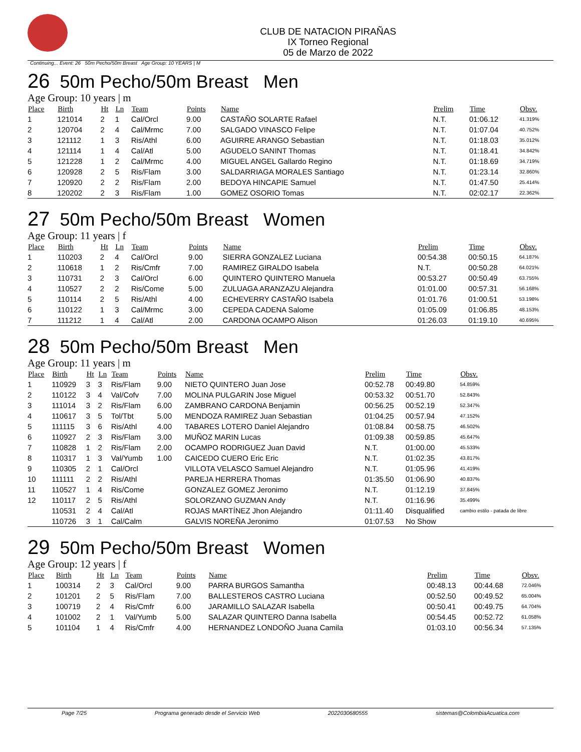CLUB DE NATACION PIRAÑAS
IX Torneo Regional
05 de Marzo de 2022
Continuing... Event: 26 50m Pecho/50m Breast Age Group: 10 YEARS | M
26 50m Pecho/50m Breast Men
Age Group: 10 years | m
| Place | Birth | Ht | Ln | Team | Points | Name | Prelim | Time | Obsv. |
| --- | --- | --- | --- | --- | --- | --- | --- | --- | --- |
| 1 | 121014 | 2 | 1 | Cal/Orcl | 9.00 | CASTAÑO SOLARTE Rafael | N.T. | 01:06.12 | 41.319% |
| 2 | 120704 | 2 | 4 | Cal/Mrmc | 7.00 | SALGADO VINASCO Felipe | N.T. | 01:07.04 | 40.752% |
| 3 | 121112 | 1 | 3 | Ris/Athl | 6.00 | AGUIRRE ARANGO Sebastian | N.T. | 01:18.03 | 35.012% |
| 4 | 121114 | 1 | 4 | Cal/Atl | 5.00 | AGUDELO SANINT Thomas | N.T. | 01:18.41 | 34.842% |
| 5 | 121228 | 1 | 2 | Cal/Mrmc | 4.00 | MIGUEL ANGEL Gallardo Regino | N.T. | 01:18.69 | 34.719% |
| 6 | 120928 | 2 | 5 | Ris/Flam | 3.00 | SALDARRIAGA MORALES Santiago | N.T. | 01:23.14 | 32.860% |
| 7 | 120920 | 2 | 2 | Ris/Flam | 2.00 | BEDOYA HINCAPIE Samuel | N.T. | 01:47.50 | 25.414% |
| 8 | 120202 | 2 | 3 | Ris/Flam | 1.00 | GOMEZ OSORIO Tomas | N.T. | 02:02.17 | 22.362% |
27 50m Pecho/50m Breast Women
Age Group: 11 years | f
| Place | Birth | Ht | Ln | Team | Points | Name | Prelim | Time | Obsv. |
| --- | --- | --- | --- | --- | --- | --- | --- | --- | --- |
| 1 | 110203 | 2 | 4 | Cal/Orcl | 9.00 | SIERRA GONZALEZ Luciana | 00:54.38 | 00:50.15 | 64.187% |
| 2 | 110618 | 1 | 2 | Ris/Cmfr | 7.00 | RAMIREZ GIRALDO Isabela | N.T. | 00:50.28 | 64.021% |
| 3 | 110731 | 2 | 3 | Cal/Orcl | 6.00 | QUINTERO QUINTERO Manuela | 00:53.27 | 00:50.49 | 63.755% |
| 4 | 110527 | 2 | 2 | Ris/Come | 5.00 | ZULUAGA ARANZAZU Alejandra | 01:01.00 | 00:57.31 | 56.168% |
| 5 | 110114 | 2 | 5 | Ris/Athl | 4.00 | ECHEVERRY CASTAÑO Isabela | 01:01.76 | 01:00.51 | 53.198% |
| 6 | 110122 | 1 | 3 | Cal/Mrmc | 3.00 | CEPEDA CADENA Salome | 01:05.09 | 01:06.85 | 48.153% |
| 7 | 111212 | 1 | 4 | Cal/Atl | 2.00 | CARDONA OCAMPO Alison | 01:26.03 | 01:19.10 | 40.695% |
28 50m Pecho/50m Breast Men
Age Group: 11 years | m
| Place | Birth | Ht | Ln | Team | Points | Name | Prelim | Time | Obsv. |
| --- | --- | --- | --- | --- | --- | --- | --- | --- | --- |
| 1 | 110929 | 3 | 3 | Ris/Flam | 9.00 | NIETO QUINTERO Juan Jose | 00:52.78 | 00:49.80 | 54.859% |
| 2 | 110122 | 3 | 4 | Val/Cofv | 7.00 | MOLINA PULGARIN Jose Miguel | 00:53.32 | 00:51.70 | 52.843% |
| 3 | 111014 | 3 | 2 | Ris/Flam | 6.00 | ZAMBRANO CARDONA Benjamin | 00:56.25 | 00:52.19 | 52.347% |
| 4 | 110617 | 3 | 5 | Tol/Tbt | 5.00 | MENDOZA RAMIREZ Juan Sebastian | 01:04.25 | 00:57.94 | 47.152% |
| 5 | 111115 | 3 | 6 | Ris/Athl | 4.00 | TABARES LOTERO Daniel Alejandro | 01:08.84 | 00:58.75 | 46.502% |
| 6 | 110927 | 2 | 3 | Ris/Flam | 3.00 | MUÑOZ MARIN Lucas | 01:09.38 | 00:59.85 | 45.647% |
| 7 | 110828 | 1 | 2 | Ris/Flam | 2.00 | OCAMPO RODRIGUEZ Juan David | N.T. | 01:00.00 | 45.533% |
| 8 | 110317 | 1 | 3 | Val/Yumb | 1.00 | CAICEDO CUERO Eric Eric | N.T. | 01:02.35 | 43.817% |
| 9 | 110305 | 2 | 1 | Cal/Orcl | | VILLOTA VELASCO Samuel Alejandro | N.T. | 01:05.96 | 41.419% |
| 10 | 111111 | 2 | 2 | Ris/Athl | | PAREJA HERRERA Thomas | 01:35.50 | 01:06.90 | 40.837% |
| 11 | 110527 | 1 | 4 | Ris/Come | | GONZALEZ GOMEZ Jeronimo | N.T. | 01:12.19 | 37.845% |
| 12 | 110117 | 2 | 5 | Ris/Athl | | SOLORZANO GUZMAN Andy | N.T. | 01:16.96 | 35.499% |
| | 110531 | 2 | 4 | Cal/Atl | | ROJAS MARTÍNEZ Jhon Alejandro | 01:11.40 | Disqualified | cambio estilo - patada de libre |
| | 110726 | 3 | 1 | Cal/Calm | | GALVIS NOREÑA Jeronimo | 01:07.53 | No Show | |
29 50m Pecho/50m Breast Women
Age Group: 12 years | f
| Place | Birth | Ht | Ln | Team | Points | Name | Prelim | Time | Obsv. |
| --- | --- | --- | --- | --- | --- | --- | --- | --- | --- |
| 1 | 100314 | 2 | 3 | Cal/Orcl | 9.00 | PARRA BURGOS Samantha | 00:48.13 | 00:44.68 | 72.046% |
| 2 | 101201 | 2 | 5 | Ris/Flam | 7.00 | BALLESTEROS CASTRO Luciana | 00:52.50 | 00:49.52 | 65.004% |
| 3 | 100719 | 2 | 4 | Ris/Cmfr | 6.00 | JARAMILLO SALAZAR Isabella | 00:50.41 | 00:49.75 | 64.704% |
| 4 | 101002 | 2 | 1 | Val/Yumb | 5.00 | SALAZAR QUINTERO Danna Isabella | 00:54.45 | 00:52.72 | 61.058% |
| 5 | 101104 | 1 | 4 | Ris/Cmfr | 4.00 | HERNANDEZ LONDOÑO Juana Camila | 01:03.10 | 00:56.34 | 57.135% |
Page 7/25 Programa generado desde el Servicio Web 2022030680555 sistemas@ColombiaAcuatica.com